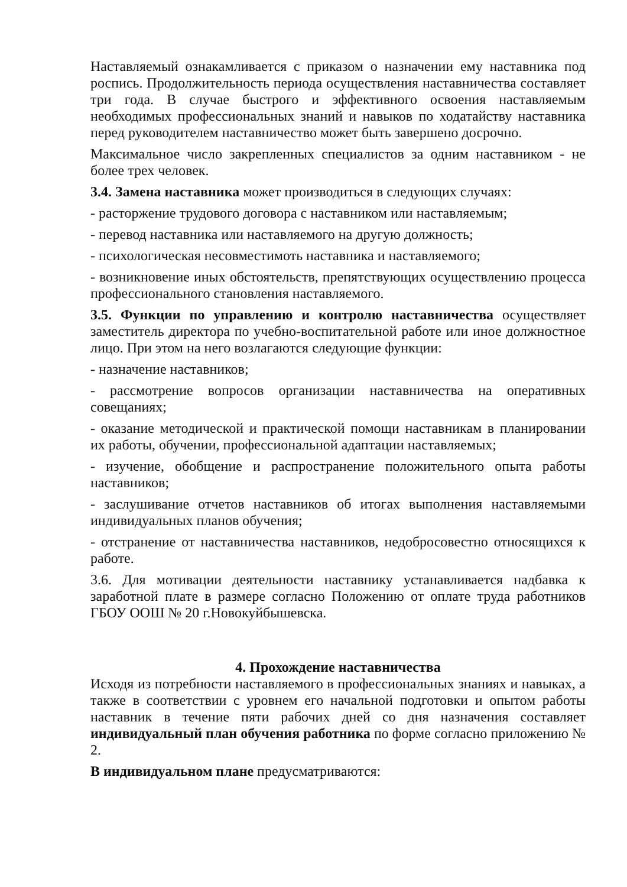Наставляемый ознакамливается с приказом о назначении ему наставника под роспись. Продолжительность периода осуществления наставничества составляет три года. В случае быстрого и эффективного освоения наставляемым необходимых профессиональных знаний и навыков по ходатайству наставника перед руководителем наставничество может быть завершено досрочно.
Максимальное число закрепленных специалистов за одним наставником - не более трех человек.
3.4. Замена наставника может производиться в следующих случаях:
- расторжение трудового договора с наставником или наставляемым;
- перевод наставника или наставляемого на другую должность;
- психологическая несовместимоть наставника и наставляемого;
- возникновение иных обстоятельств, препятствующих осуществлению процесса профессионального становления наставляемого.
3.5. Функции по управлению и контролю наставничества осуществляет заместитель директора по учебно-воспитательной работе или иное должностное лицо. При этом на него возлагаются следующие функции:
- назначение наставников;
- рассмотрение вопросов организации наставничества на оперативных совещаниях;
- оказание методической и практической помощи наставникам в планировании их работы, обучении, профессиональной адаптации наставляемых;
- изучение, обобщение и распространение положительного опыта работы наставников;
- заслушивание отчетов наставников об итогах выполнения наставляемыми индивидуальных планов обучения;
- отстранение от наставничества наставников, недобросовестно относящихся к работе.
3.6. Для мотивации деятельности наставнику устанавливается надбавка к заработной плате в размере согласно Положению от оплате труда работников ГБОУ ООШ № 20 г.Новокуйбышевска.
4. Прохождение наставничества
Исходя из потребности наставляемого в профессиональных знаниях и навыках, а также в соответствии с уровнем его начальной подготовки и опытом работы наставник в течение пяти рабочих дней со дня назначения составляет индивидуальный план обучения работника по форме согласно приложению № 2.
В индивидуальном плане предусматриваются: